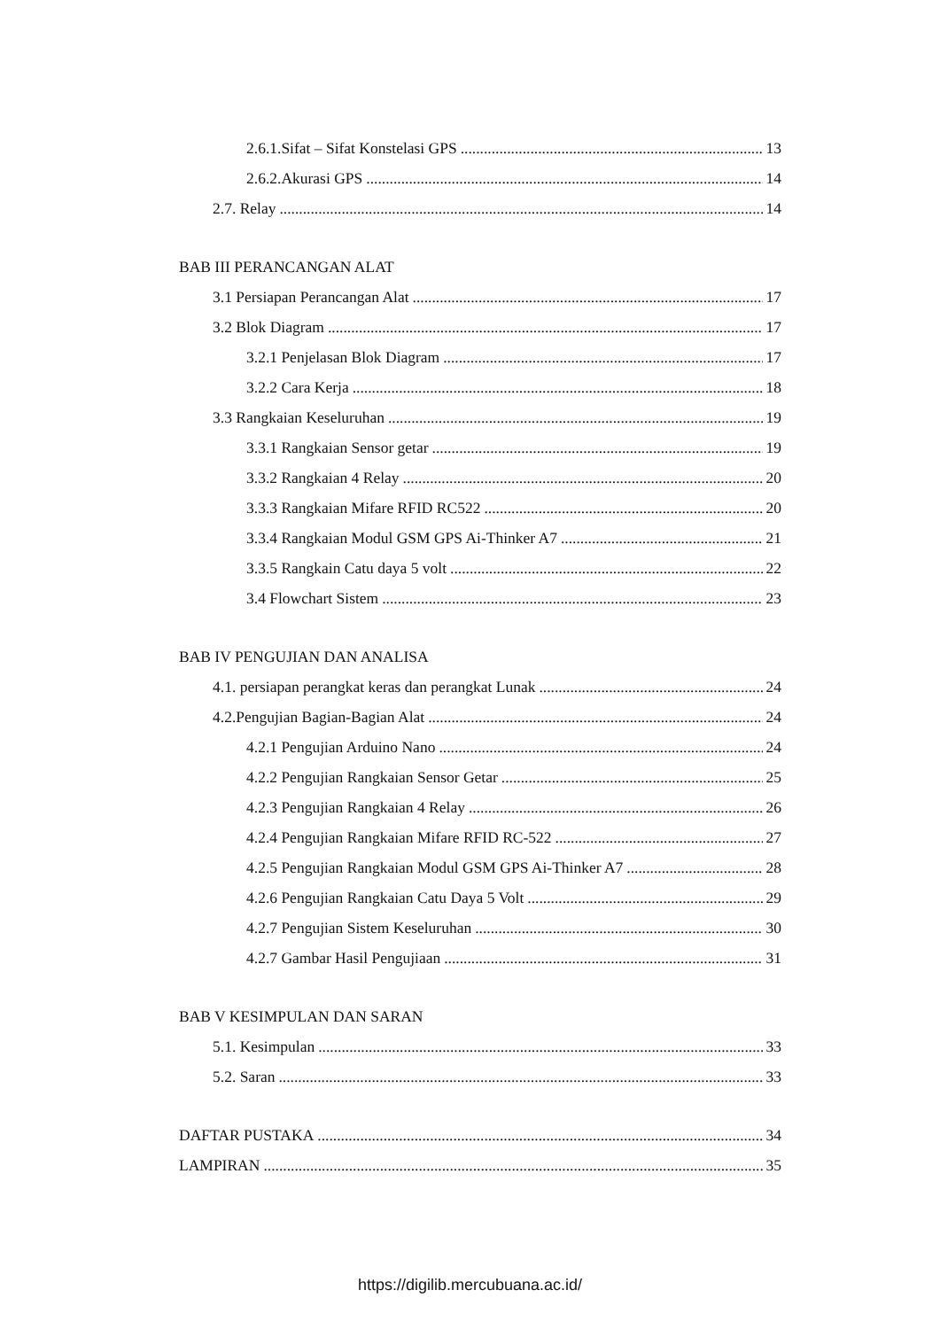2.6.1.Sifat – Sifat Konstelasi GPS 13
2.6.2.Akurasi GPS 14
2.7. Relay 14
BAB III PERANCANGAN ALAT
3.1 Persiapan Perancangan Alat 17
3.2 Blok Diagram 17
3.2.1 Penjelasan Blok Diagram 17
3.2.2 Cara Kerja 18
3.3 Rangkaian Keseluruhan 19
3.3.1 Rangkaian Sensor getar 19
3.3.2 Rangkaian 4 Relay 20
3.3.3 Rangkaian Mifare RFID RC522 20
3.3.4 Rangkaian Modul GSM GPS Ai-Thinker A7 21
3.3.5 Rangkain Catu daya 5 volt 22
3.4 Flowchart Sistem 23
BAB IV PENGUJIAN DAN ANALISA
4.1. persiapan perangkat keras dan perangkat Lunak 24
4.2.Pengujian Bagian-Bagian Alat 24
4.2.1 Pengujian Arduino Nano 24
4.2.2 Pengujian Rangkaian Sensor Getar 25
4.2.3 Pengujian Rangkaian 4 Relay 26
4.2.4 Pengujian Rangkaian Mifare RFID RC-522 27
4.2.5 Pengujian Rangkaian Modul GSM GPS Ai-Thinker A7 28
4.2.6 Pengujian Rangkaian Catu Daya 5 Volt 29
4.2.7 Pengujian Sistem Keseluruhan 30
4.2.7 Gambar Hasil Pengujiaan 31
BAB V KESIMPULAN DAN SARAN
5.1. Kesimpulan 33
5.2. Saran 33
DAFTAR PUSTAKA 34
LAMPIRAN 35
https://digilib.mercubuana.ac.id/